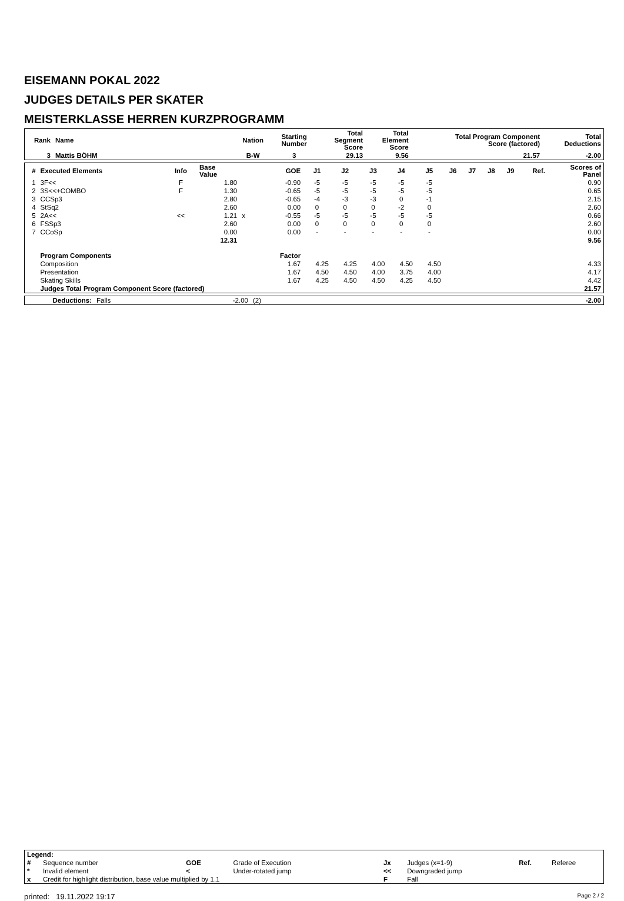EISEMANN POKAL 2022
JUDGES DETAILS PER SKATER
MEISTERKLASSE HERREN KURZPROGRAMM
| Rank | Name | Nation | Starting Number | Total Segment Score | Total Element Score | Total Program Component Score (factored) | Total Deductions |
| --- | --- | --- | --- | --- | --- | --- | --- |
| 3 | Mattis BÖHM | B-W | 3 | 29.13 | 9.56 | 21.57 | -2.00 |
| # | Executed Elements | Info | Base Value | | GOE | J1 | J2 | J3 | J4 | J5 | J6 | J7 | J8 | J9 | Ref. | Scores of Panel |
| --- | --- | --- | --- | --- | --- | --- | --- | --- | --- | --- | --- | --- | --- | --- | --- | --- |
| 1 | 3F<< | F | 1.80 | | -0.90 | -5 | -5 | -5 | -5 | -5 | | | | | | 0.90 |
| 2 | 3S<<+COMBO | F | 1.30 | | -0.65 | -5 | -5 | -5 | -5 | -5 | | | | | | 0.65 |
| 3 | CCSp3 | | 2.80 | | -0.65 | -4 | -3 | -3 | 0 | -1 | | | | | | 2.15 |
| 4 | StSq2 | | 2.60 | | 0.00 | 0 | 0 | 0 | -2 | 0 | | | | | | 2.60 |
| 5 | 2A<< | << | 1.21 | x | -0.55 | -5 | -5 | -5 | -5 | -5 | | | | | | 0.66 |
| 6 | FSSp3 | | 2.60 | | 0.00 | 0 | 0 | 0 | 0 | 0 | | | | | | 2.60 |
| 7 | CCoSp | | 0.00 | | 0.00 | - | - | - | - | - | | | | | | 0.00 |
| | | | 12.31 | | | | | | | | | | | | | 9.56 |
| | Program Components | | | | Factor | | | | | | | | | | | |
| | Composition | | | | 1.67 | 4.25 | 4.25 | 4.00 | 4.50 | 4.50 | | | | | | 4.33 |
| | Presentation | | | | 1.67 | 4.50 | 4.50 | 4.00 | 3.75 | 4.00 | | | | | | 4.17 |
| | Skating Skills | | | | 1.67 | 4.25 | 4.50 | 4.50 | 4.25 | 4.50 | | | | | | 4.42 |
| | Judges Total Program Component Score (factored) | | | | | | | | | | | | | | | 21.57 |
| Deductions: | Falls | -2.00 | (2) | -2.00 |
| Legend: | | | | | | | |
| # | Sequence number | GOE | Grade of Execution | Jx | Judges (x=1-9) | Ref. | Referee |
| * | Invalid element | < | Under-rotated jump | << | Downgraded jump | | |
| x | Credit for highlight distribution, base value multiplied by 1.1 | | | F | Fall | | |
printed: 19.11.2022 19:17 Page 2 / 2